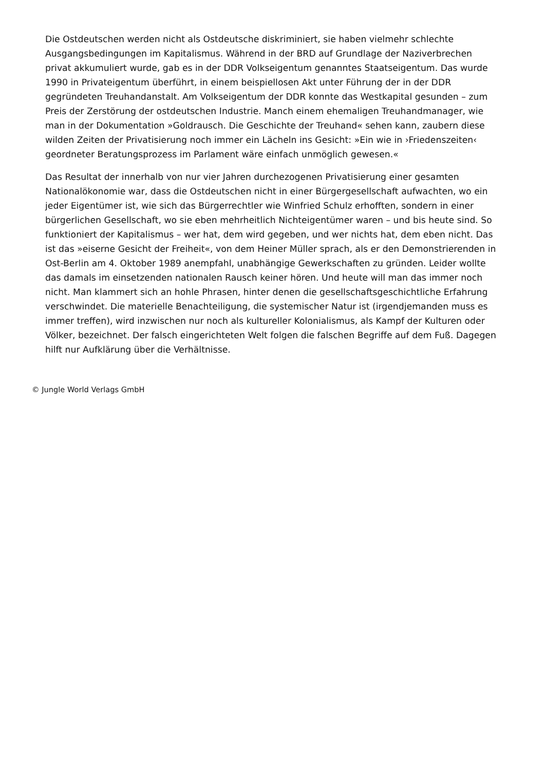Die Ostdeutschen werden nicht als Ostdeutsche diskriminiert, sie haben vielmehr schlechte Ausgangsbedingungen im Kapitalismus. Während in der BRD auf Grundlage der Naziverbrechen privat akkumuliert wurde, gab es in der DDR Volkseigentum genanntes Staatseigentum. Das wurde 1990 in Privateigentum überführt, in einem beispiellosen Akt unter Führung der in der DDR gegründeten Treuhandanstalt. Am Volkseigentum der DDR konnte das Westkapital gesunden – zum Preis der Zerstörung der ostdeutschen Industrie. Manch einem ehemaligen Treuhandmanager, wie man in der Dokumentation »Goldrausch. Die Geschichte der Treuhand« sehen kann, zaubern diese wilden Zeiten der Privatisierung noch immer ein Lächeln ins Gesicht: »Ein wie in ›Friedenszeiten‹ geordneter Beratungsprozess im Parlament wäre einfach unmöglich gewesen.«
Das Resultat der innerhalb von nur vier Jahren durchezogenen Privatisierung einer gesamten Nationalökonomie war, dass die Ostdeutschen nicht in einer Bürgergesellschaft aufwachten, wo ein jeder Eigentümer ist, wie sich das Bürgerrechtler wie Winfried Schulz erhofften, sondern in einer bürgerlichen Gesellschaft, wo sie eben mehrheitlich Nichteigentümer waren – und bis heute sind. So funktioniert der Kapitalismus – wer hat, dem wird gegeben, und wer nichts hat, dem eben nicht. Das ist das »eiserne Gesicht der Freiheit«, von dem Heiner Müller sprach, als er den Demonstrierenden in Ost-Berlin am 4. Oktober 1989 anempfahl, unabhängige Gewerkschaften zu gründen. Leider wollte das damals im einsetzenden nationalen Rausch keiner hören. Und heute will man das immer noch nicht. Man klammert sich an hohle Phrasen, hinter denen die gesellschaftsgeschichtliche Erfahrung verschwindet. Die materielle Benachteiligung, die systemischer Natur ist (irgendjemanden muss es immer treffen), wird inzwischen nur noch als kultureller Kolonialismus, als Kampf der Kulturen oder Völker, bezeichnet. Der falsch eingerichteten Welt folgen die falschen Begriffe auf dem Fuß. Dagegen hilft nur Aufklärung über die Verhältnisse.
© Jungle World Verlags GmbH